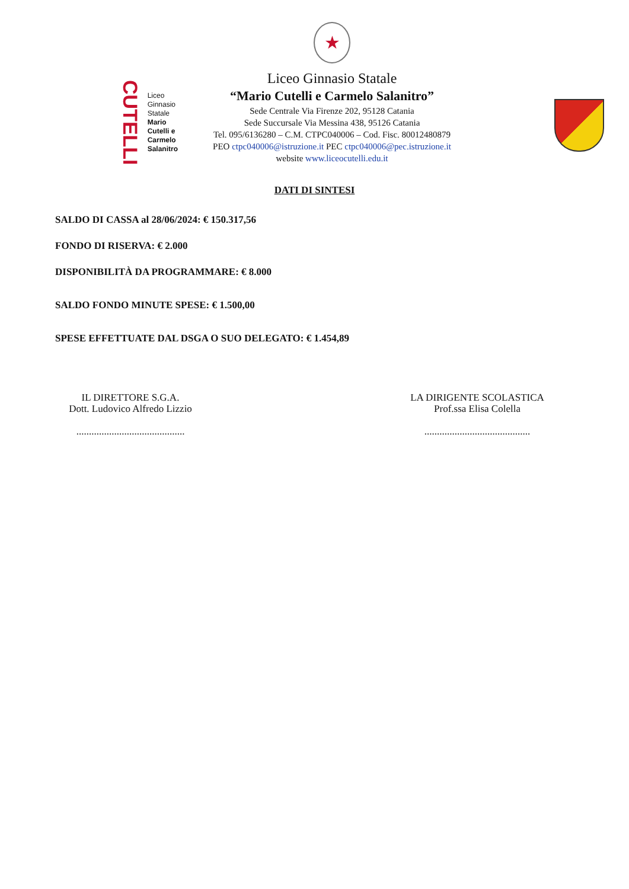CUTELLI
Liceo
Ginnasio
Statale
Mario
Cutelli e
Carmelo
Salanitro
★
Liceo Ginnasio Statale
“Mario Cutelli e Carmelo Salanitro”
Sede Centrale Via Firenze 202, 95128 Catania
Sede Succursale Via Messina 438, 95126 Catania
Tel. 095/6136280 – C.M. CTPC040006 – Cod. Fisc. 80012480879
PEO ctpc040006@istruzione.it PEC ctpc040006@pec.istruzione.it
website www.liceocutelli.edu.it
DATI DI SINTESI
SALDO DI CASSA al 28/06/2024: € 150.317,56
FONDO DI RISERVA: € 2.000
DISPONIBILITÀ DA PROGRAMMARE: € 8.000
SALDO FONDO MINUTE SPESE: € 1.500,00
SPESE EFFETTUATE DAL DSGA O SUO DELEGATO: € 1.454,89
IL DIRETTORE S.G.A.
Dott. Ludovico Alfredo Lizzio
...........................................
LA DIRIGENTE SCOLASTICA
Prof.ssa Elisa Colella
..........................................